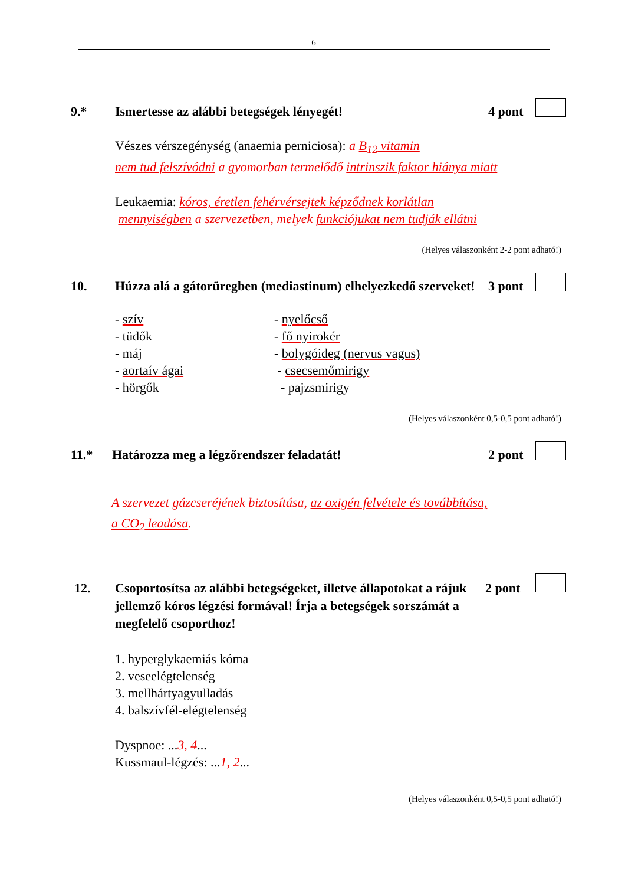6
9.* Ismertesse az alábbi betegségek lényegét!
4 pont
Vészes vérszegénység (anaemia perniciosa): a B<sub>12</sub> vitamin
nem tud felszívódni a gyomorban termelődő intrinszik faktor hiánya miatt
Leukaemia: kóros, éretlen fehérvérsejtek képződnek korlátlan
mennyiségben a szervezetben, melyek funkciójukat nem tudják ellátni
(Helyes válaszonként 2-2 pont adható!)
10. Húzza alá a gátorüregben (mediastinum) elhelyezkedő szerveket!
3 pont
- szív
- tüdők
- máj
- aortaív ágai
- hörgők
- nyelőcső
- fő nyirokér
- bolygóideg (nervus vagus)
- csecsemőmirigy
- pajzsmirigy
(Helyes válaszonként 0,5-0,5 pont adható!)
11.* Határozza meg a légzőrendszer feladatát!
2 pont
A szervezet gázcseréjének biztosítása, az oxigén felvétele és továbbítása,
a CO<sub>2</sub> leadása.
12. Csoportosítsa az alábbi betegségeket, illetve állapotokat a rájuk jellemző kóros légzési formával! Írja a betegségek sorszámát a megfelelő csoporthoz!
2 pont
1. hyperglykaemiás kóma
2. veseelégtelenség
3. mellhártyagyulladás
4. balszívfél-elégtelenség
Dyspnoe: ...3, 4...
Kussmaul-légzés: ...1, 2...
(Helyes válaszonként 0,5-0,5 pont adható!)